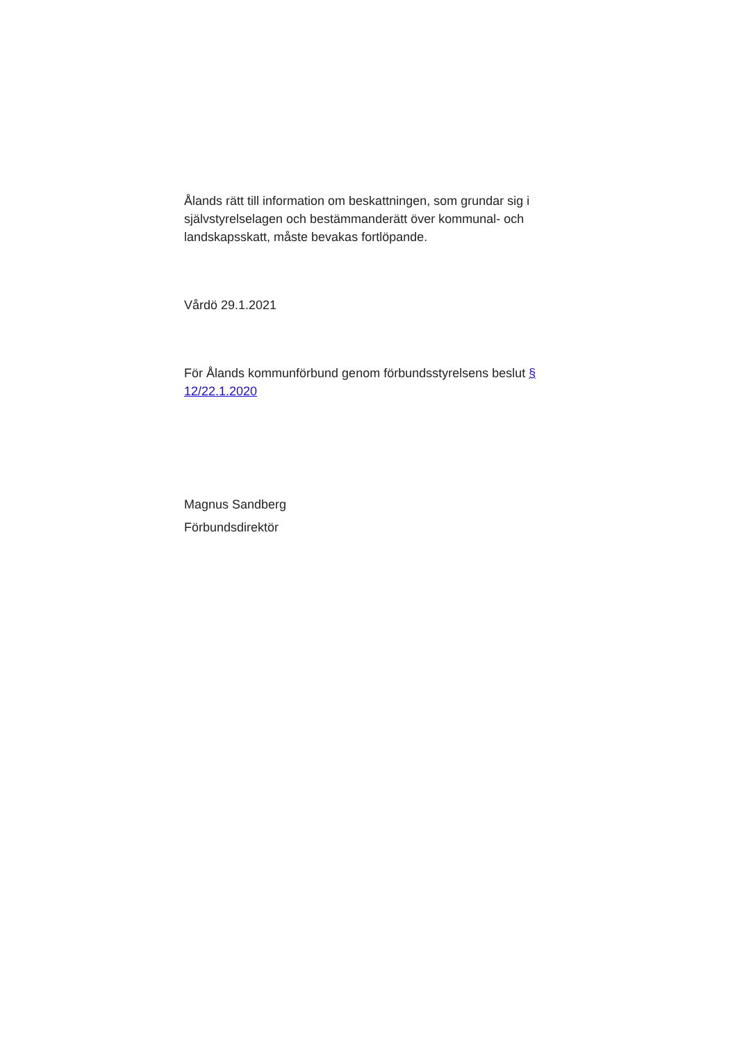Ålands rätt till information om beskattningen, som grundar sig i självstyrelselagen och bestämmanderätt över kommunal- och landskapsskatt, måste bevakas fortlöpande.
Vårdö 29.1.2021
För Ålands kommunförbund genom förbundsstyrelsens beslut § 12/22.1.2020
Magnus Sandberg
Förbundsdirektör